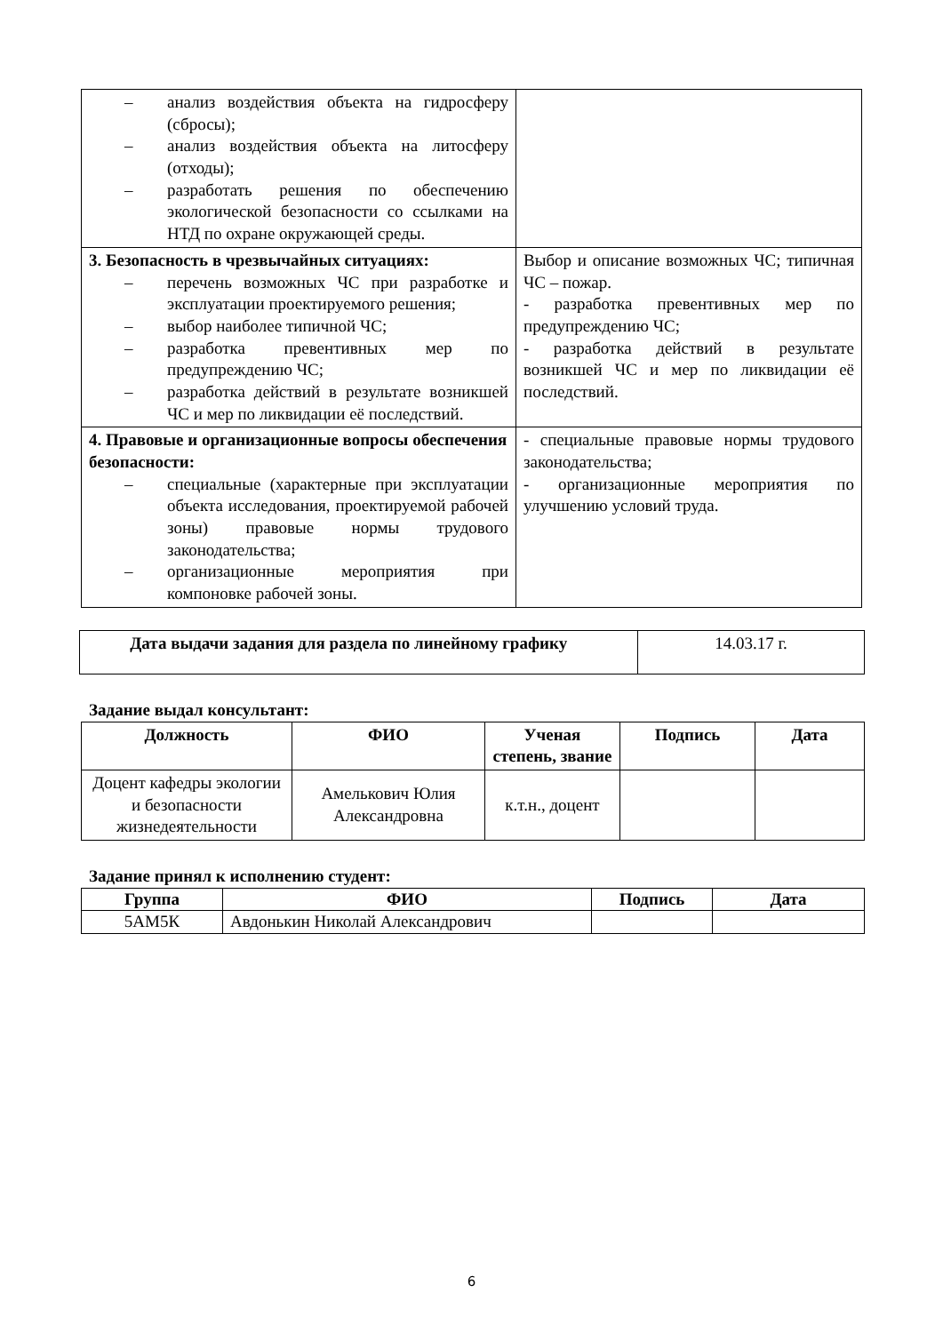| – анализ воздействия объекта на гидросферу (сбросы); – анализ воздействия объекта на литосферу (отходы); – разработать решения по обеспечению экологической безопасности со ссылками на НТД по охране окружающей среды. | |
| 3. Безопасность в чрезвычайных ситуациях: – перечень возможных ЧС при разработке и эксплуатации проектируемого решения; – выбор наиболее типичной ЧС; – разработка превентивных мер по предупреждению ЧС; – разработка действий в результате возникшей ЧС и мер по ликвидации её последствий. | Выбор и описание возможных ЧС; типичная ЧС – пожар. - разработка превентивных мер по предупреждению ЧС; - разработка действий в результате возникшей ЧС и мер по ликвидации её последствий. |
| 4. Правовые и организационные вопросы обеспечения безопасности: – специальные (характерные при эксплуатации объекта исследования, проектируемой рабочей зоны) правовые нормы трудового законодательства; – организационные мероприятия при компоновке рабочей зоны. | - специальные правовые нормы трудового законодательства; - организационные мероприятия по улучшению условий труда. |
| Дата выдачи задания для раздела по линейному графику | 14.03.17 г. |
Задание выдал консультант:
| Должность | ФИО | Ученая степень, звание | Подпись | Дата |
| --- | --- | --- | --- | --- |
| Доцент кафедры экологии и безопасности жизнедеятельности | Амелькович Юлия Александровна | к.т.н., доцент | | |
Задание принял к исполнению студент:
| Группа | ФИО | Подпись | Дата |
| --- | --- | --- | --- |
| 5АМ5К | Авдонькин Николай Александрович | | |
6